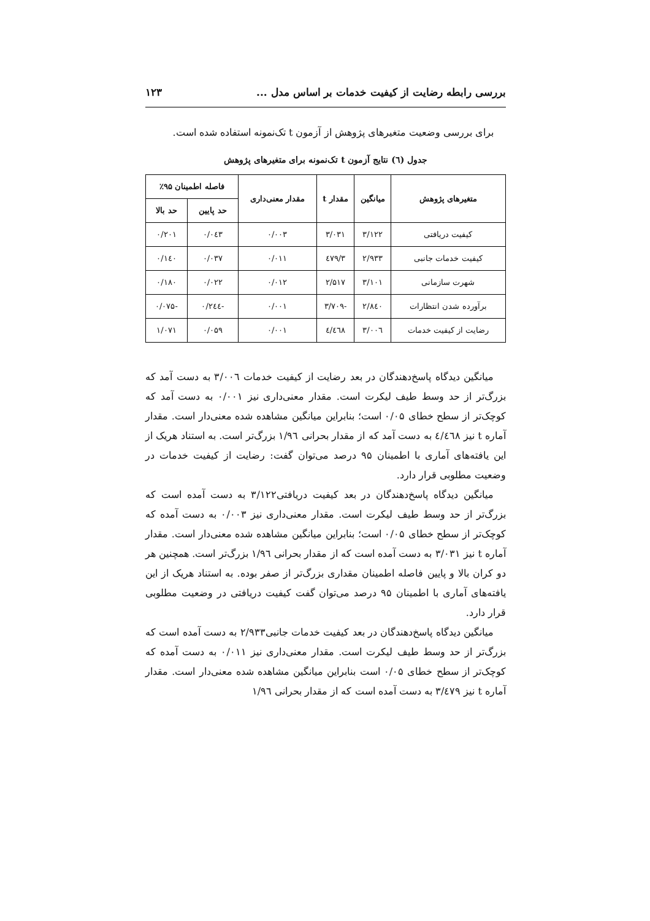بررسی رابطه رضایت از کیفیت خدمات بر اساس مدل ... ۱۲۳
برای بررسی وضعیت متغیرهای پژوهش از آزمون t تک‌نمونه استفاده شده است.
جدول (٦) نتایج آزمون t تک‌نمونه برای متغیرهای پژوهش
| متغیرهای پژوهش | میانگین | مقدار t | مقدار معنی‌داری | فاصله اطمینان ۹۵٪ | |
| --- | --- | --- | --- | --- | --- |
| | | | | حد پایین | حد بالا |
| کیفیت دریافتی | ۳/۱۲۲ | ۳/۰۳۱ | ۰/۰۰۳ | ۰/۰٤۳ | ۰/۲۰۱ |
| کیفیت خدمات جانبی | ۲/۹۳۳ | ۳/٤۷۹ | ۰/۰۱۱ | ۰/۰۳۷ | ۰/۱٤۰ |
| شهرت سازمانی | ۳/۱۰۱ | ۲/۵۱۷ | ۰/۰۱۲ | ۰/۰۲۲ | ۰/۱۸۰ |
| برآورده شدن انتظارات | ۲/۸٤۰ | -۳/۷۰۹ | ۰/۰۰۱ | -۰/۲٤٤ | -۰/۰۷۵ |
| رضایت از کیفیت خدمات | ۳/۰۰٦ | ٤/٤٦۸ | ۰/۰۰۱ | ۰/۰۵۹ | ۱/۰۷۱ |
میانگین دیدگاه پاسخ‌دهندگان در بعد رضایت از کیفیت خدمات ۳/۰۰٦ به دست آمد که بزرگ‌تر از حد وسط طیف لیکرت است. مقدار معنی‌داری نیز ۰/۰۰۱ به دست آمد که کوچک‌تر از سطح خطای ۰/۰۵ است؛ بنابراین میانگین مشاهده شده معنی‌دار است. مقدار آماره t نیز ٤/٤٦۸ به دست آمد که از مقدار بحرانی ۱/۹٦ بزرگ‌تر است. به استناد هریک از این یافته‌های آماری با اطمینان ۹۵ درصد می‌توان گفت: رضایت از کیفیت خدمات در وضعیت مطلوبی قرار دارد.
میانگین دیدگاه پاسخ‌دهندگان در بعد کیفیت دریافتی۳/۱۲۲ به دست آمده است که بزرگ‌تر از حد وسط طیف لیکرت است. مقدار معنی‌داری نیز ۰/۰۰۳ به دست آمده که کوچک‌تر از سطح خطای ۰/۰۵ است؛ بنابراین میانگین مشاهده شده معنی‌دار است. مقدار آماره t نیز ۳/۰۳۱ به دست آمده است که از مقدار بحرانی ۱/۹٦ بزرگ‌تر است. همچنین هر دو کران بالا و پایین فاصله اطمینان مقداری بزرگ‌تر از صفر بوده. به استناد هریک از این یافته‌های آماری با اطمینان ۹۵ درصد می‌توان گفت کیفیت دریافتی در وضعیت مطلوبی قرار دارد.
میانگین دیدگاه پاسخ‌دهندگان در بعد کیفیت خدمات جانبی۲/۹۳۳ به دست آمده است که بزرگ‌تر از حد وسط طیف لیکرت است. مقدار معنی‌داری نیز ۰/۰۱۱ به دست آمده که کوچک‌تر از سطح خطای ۰/۰۵ است بنابراین میانگین مشاهده شده معنی‌دار است. مقدار آماره t نیز ۳/٤۷۹ به دست آمده است که از مقدار بحرانی ۱/۹٦